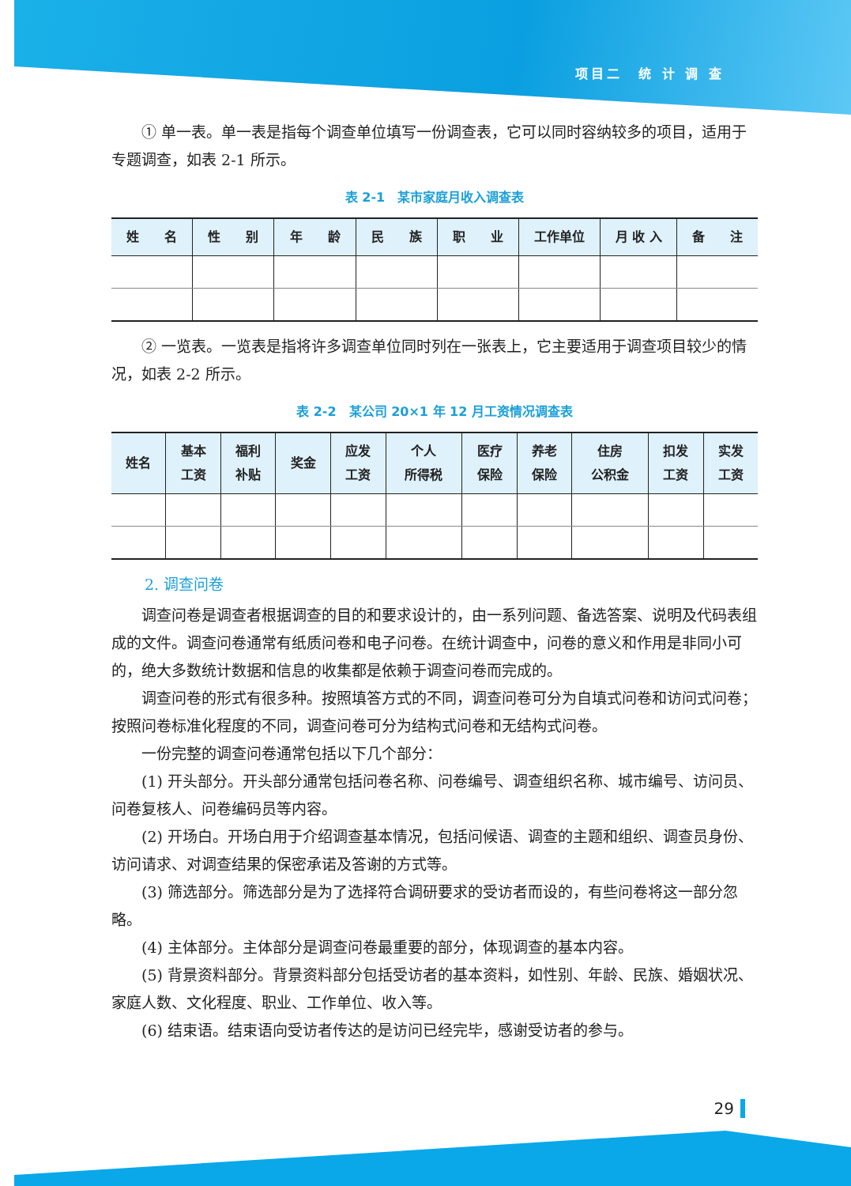项目二　统 计 调 查
① 单一表。单一表是指每个调查单位填写一份调查表，它可以同时容纳较多的项目，适用于专题调查，如表 2-1 所示。
表 2-1　某市家庭月收入调查表
| 姓 名 | 性 别 | 年 龄 | 民 族 | 职 业 | 工作单位 | 月 收 入 | 备 注 |
| --- | --- | --- | --- | --- | --- | --- | --- |
② 一览表。一览表是指将许多调查单位同时列在一张表上，它主要适用于调查项目较少的情况，如表 2-2 所示。
表 2-2　某公司 20×1 年 12 月工资情况调查表
| 姓名 | 基本 工资 | 福利 补贴 | 奖金 | 应发 工资 | 个人 所得税 | 医疗 保险 | 养老 保险 | 住房 公积金 | 扣发 工资 | 实发 工资 |
| --- | --- | --- | --- | --- | --- | --- | --- | --- | --- | --- |
2. 调查问卷
调查问卷是调查者根据调查的目的和要求设计的，由一系列问题、备选答案、说明及代码表组成的文件。调查问卷通常有纸质问卷和电子问卷。在统计调查中，问卷的意义和作用是非同小可的，绝大多数统计数据和信息的收集都是依赖于调查问卷而完成的。
调查问卷的形式有很多种。按照填答方式的不同，调查问卷可分为自填式问卷和访问式问卷；按照问卷标准化程度的不同，调查问卷可分为结构式问卷和无结构式问卷。
一份完整的调查问卷通常包括以下几个部分：
(1) 开头部分。开头部分通常包括问卷名称、问卷编号、调查组织名称、城市编号、访问员、问卷复核人、问卷编码员等内容。
(2) 开场白。开场白用于介绍调查基本情况，包括问候语、调查的主题和组织、调查员身份、访问请求、对调查结果的保密承诺及答谢的方式等。
(3) 筛选部分。筛选部分是为了选择符合调研要求的受访者而设的，有些问卷将这一部分忽略。
(4) 主体部分。主体部分是调查问卷最重要的部分，体现调查的基本内容。
(5) 背景资料部分。背景资料部分包括受访者的基本资料，如性别、年龄、民族、婚姻状况、家庭人数、文化程度、职业、工作单位、收入等。
(6) 结束语。结束语向受访者传达的是访问已经完毕，感谢受访者的参与。
29